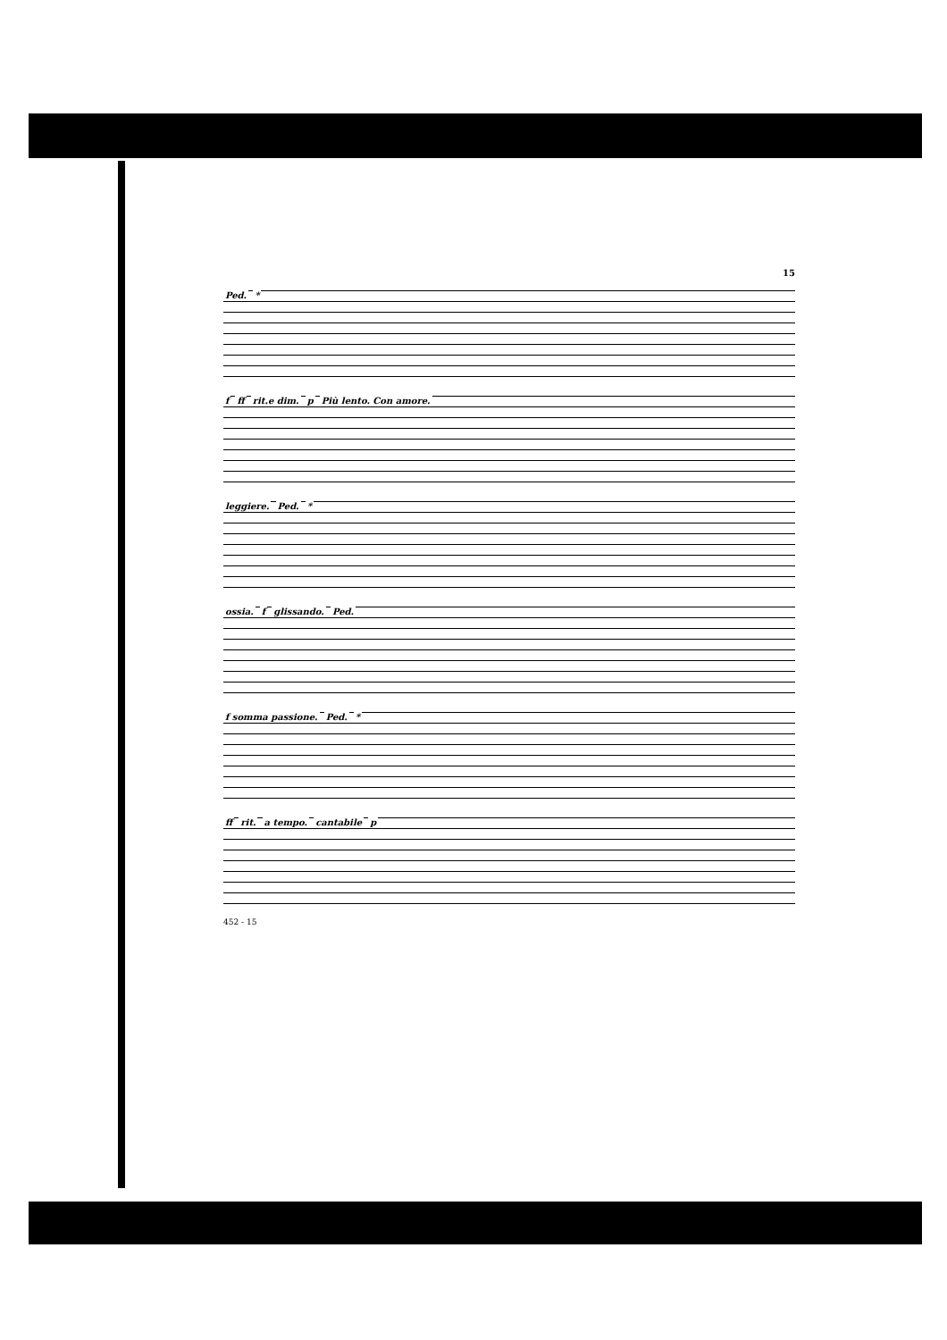15
Ped. *
f ff rit.e dim. p Più lento. Con amore.
leggiere. Ped. *
ossia. f glissando. Ped.
f somma passione. Ped. *
ff rit. a tempo. cantabile p
452 - 15